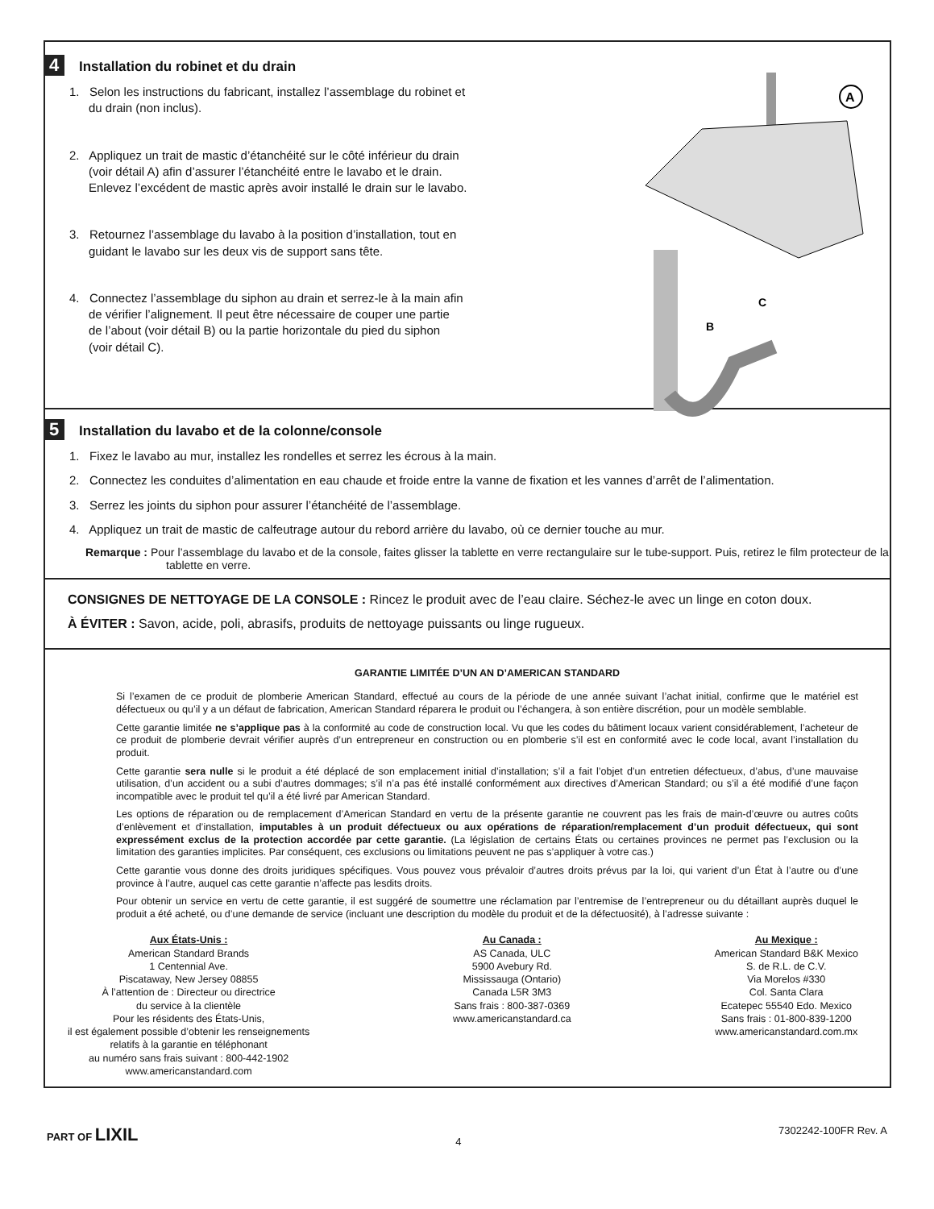4 Installation du robinet et du drain
A
B
C
1. Selon les instructions du fabricant, installez l’assemblage du robinet et
du drain (non inclus).
2. Appliquez un trait de mastic d’étanchéité sur le côté inférieur du drain
(voir détail A) afin d’assurer l’étanchéité entre le lavabo et le drain.
Enlevez l’excédent de mastic après avoir installé le drain sur le lavabo.
3. Retournez l’assemblage du lavabo à la position d’installation, tout en
guidant le lavabo sur les deux vis de support sans tête.
4. Connectez l’assemblage du siphon au drain et serrez-le à la main afin
de vérifier l’alignement. Il peut être nécessaire de couper une partie
de l’about (voir détail B) ou la partie horizontale du pied du siphon
(voir détail C).
5 Installation du lavabo et de la colonne/console
1. Fixez le lavabo au mur, installez les rondelles et serrez les écrous à la main.
2. Connectez les conduites d’alimentation en eau chaude et froide entre la vanne de fixation et les vannes d’arrêt de l’alimentation.
3. Serrez les joints du siphon pour assurer l’étanchéité de l’assemblage.
4. Appliquez un trait de mastic de calfeutrage autour du rebord arrière du lavabo, où ce dernier touche au mur.
Remarque : Pour l’assemblage du lavabo et de la console, faites glisser la tablette en verre rectangulaire sur le tube-support. Puis, retirez le film protecteur de la tablette en verre.
CONSIGNES DE NETTOYAGE DE LA CONSOLE : Rincez le produit avec de l’eau claire. Séchez-le avec un linge en coton doux.
À ÉVITER : Savon, acide, poli, abrasifs, produits de nettoyage puissants ou linge rugueux.
GARANTIE LIMITÉE D’UN AN D’AMERICAN STANDARD
Si l’examen de ce produit de plomberie American Standard, effectué au cours de la période de une année suivant l’achat initial, confirme que le matériel est défectueux ou qu’il y a un défaut de fabrication, American Standard réparera le produit ou l’échangera, à son entière discrétion, pour un modèle semblable.
Cette garantie limitée ne s’applique pas à la conformité au code de construction local. Vu que les codes du bâtiment locaux varient considérablement, l’acheteur de ce produit de plomberie devrait vérifier auprès d’un entrepreneur en construction ou en plomberie s’il est en conformité avec le code local, avant l’installation du produit.
Cette garantie sera nulle si le produit a été déplacé de son emplacement initial d’installation; s’il a fait l’objet d’un entretien défectueux, d’abus, d’une mauvaise utilisation, d’un accident ou a subi d’autres dommages; s’il n’a pas été installé conformément aux directives d’American Standard; ou s’il a été modifié d’une façon incompatible avec le produit tel qu’il a été livré par American Standard.
Les options de réparation ou de remplacement d’American Standard en vertu de la présente garantie ne couvrent pas les frais de main-d’œuvre ou autres coûts d’enlèvement et d’installation, imputables à un produit défectueux ou aux opérations de réparation/remplacement d’un produit défectueux, qui sont expressément exclus de la protection accordée par cette garantie. (La législation de certains États ou certaines provinces ne permet pas l’exclusion ou la limitation des garanties implicites. Par conséquent, ces exclusions ou limitations peuvent ne pas s’appliquer à votre cas.)
Cette garantie vous donne des droits juridiques spécifiques. Vous pouvez vous prévaloir d’autres droits prévus par la loi, qui varient d’un État à l’autre ou d’une province à l’autre, auquel cas cette garantie n’affecte pas lesdits droits.
Pour obtenir un service en vertu de cette garantie, il est suggéré de soumettre une réclamation par l’entremise de l’entrepreneur ou du détaillant auprès duquel le produit a été acheté, ou d’une demande de service (incluant une description du modèle du produit et de la défectuosité), à l’adresse suivante :
Aux États-Unis :
American Standard Brands
1 Centennial Ave.
Piscataway, New Jersey 08855
À l’attention de : Directeur ou directrice
du service à la clientèle
Pour les résidents des États-Unis,
il est également possible d’obtenir les renseignements
relatifs à la garantie en téléphonant
au numéro sans frais suivant : 800-442-1902
www.americanstandard.com
Au Canada :
AS Canada, ULC
5900 Avebury Rd.
Mississauga (Ontario)
Canada L5R 3M3
Sans frais : 800-387-0369
www.americanstandard.ca
Au Mexique :
American Standard B&K Mexico
S. de R.L. de C.V.
Via Morelos #330
Col. Santa Clara
Ecatepec 55540 Edo. Mexico
Sans frais : 01-800-839-1200
www.americanstandard.com.mx
PART OF LIXIL 4 7302242-100FR Rev. A